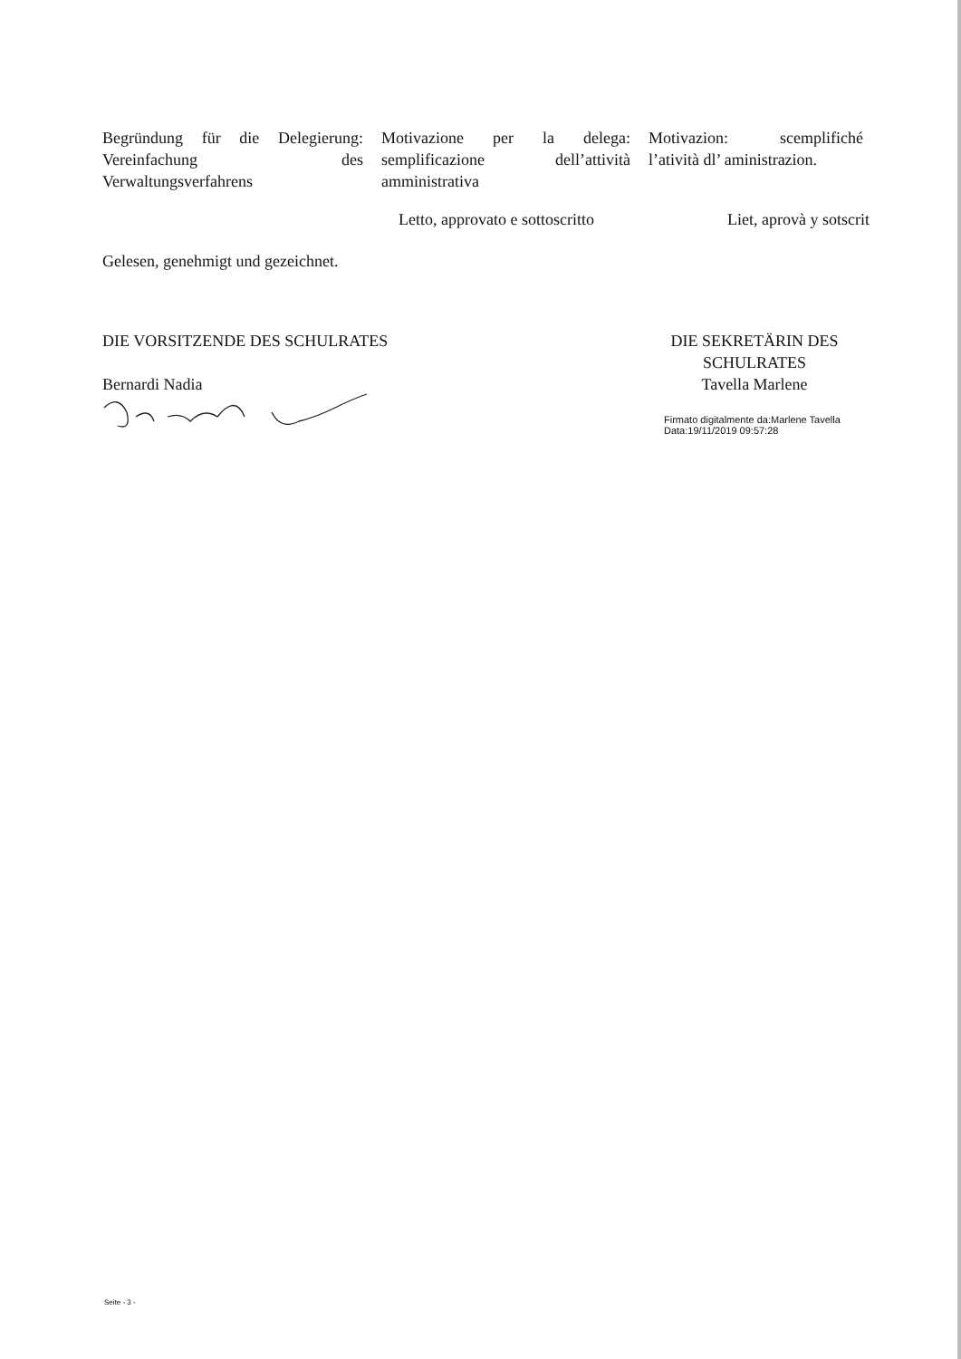Begründung für die Delegierung: Vereinfachung des Verwaltungsverfahrens
Motivazione per la delega: semplificazione dell’attività amministrativa
Motivazion: scemplifiché l’atività dl’ aministrazion.
Letto, approvato e sottoscritto Liet, aprovà y sotscrit
Gelesen, genehmigt und gezeichnet.
DIE VORSITZENDE DES SCHULRATES
Bernardi Nadia
DIE SEKRETÄRIN DES SCHULRATES
Tavella Marlene
Firmato digitalmente da:Marlene Tavella
Data:19/11/2019 09:57:28
Seite - 3 -